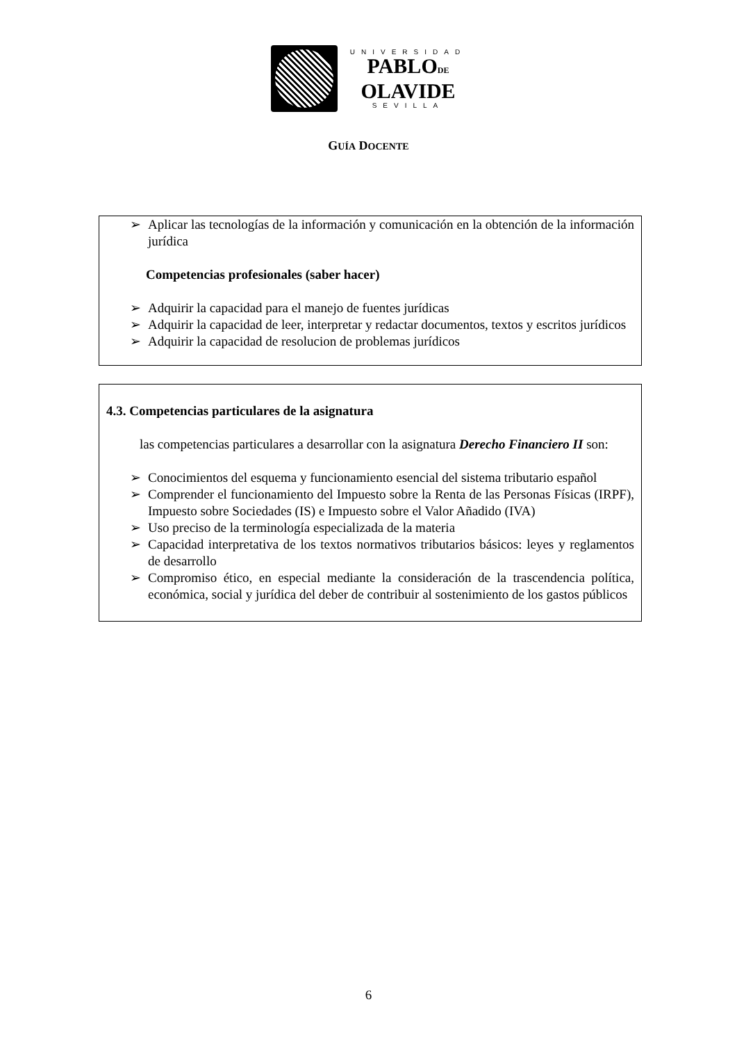UNIVERSIDAD
PABLODE
OLAVIDE
SEVILLA
GUÍA DOCENTE
➢ Aplicar las tecnologías de la información y comunicación en la obtención de la información jurídica
Competencias profesionales (saber hacer)
➢ Adquirir la capacidad para el manejo de fuentes jurídicas
➢ Adquirir la capacidad de leer, interpretar y redactar documentos, textos y escritos jurídicos
➢ Adquirir la capacidad de resolucion de problemas jurídicos
4.3. Competencias particulares de la asignatura
las competencias particulares a desarrollar con la asignatura Derecho Financiero II son:
➢ Conocimientos del esquema y funcionamiento esencial del sistema tributario español
➢ Comprender el funcionamiento del Impuesto sobre la Renta de las Personas Físicas (IRPF), Impuesto sobre Sociedades (IS) e Impuesto sobre el Valor Añadido (IVA)
➢ Uso preciso de la terminología especializada de la materia
➢ Capacidad interpretativa de los textos normativos tributarios básicos: leyes y reglamentos de desarrollo
➢ Compromiso ético, en especial mediante la consideración de la trascendencia política, económica, social y jurídica del deber de contribuir al sostenimiento de los gastos públicos
6